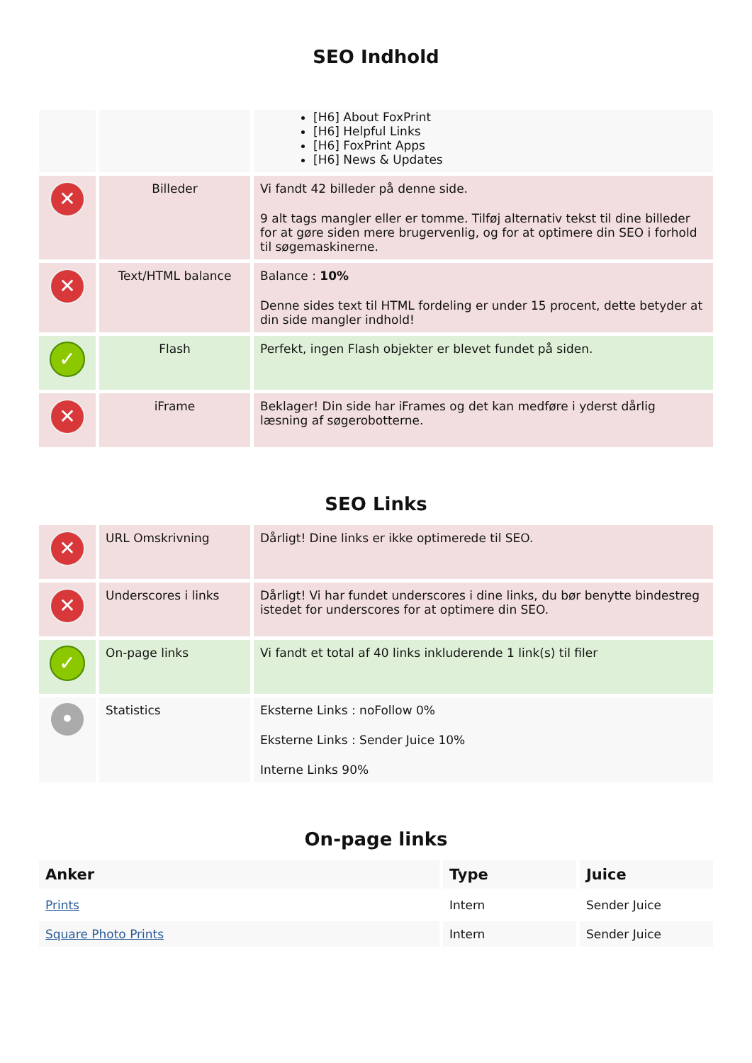SEO Indhold
| | | [H6] About FoxPrint [H6] Helpful Links [H6] FoxPrint Apps [H6] News & Updates |
| ✕ | Billeder | Vi fandt 42 billeder på denne side. 9 alt tags mangler eller er tomme. Tilføj alternativ tekst til dine billeder for at gøre siden mere brugervenlig, og for at optimere din SEO i forhold til søgemaskinerne. |
| ✕ | Text/HTML balance | Balance : 10% Denne sides text til HTML fordeling er under 15 procent, dette betyder at din side mangler indhold! |
| ✓ | Flash | Perfekt, ingen Flash objekter er blevet fundet på siden. |
| ✕ | iFrame | Beklager! Din side har iFrames og det kan medføre i yderst dårlig læsning af søgerobotterne. |
SEO Links
| ✕ | URL Omskrivning | Dårligt! Dine links er ikke optimerede til SEO. |
| ✕ | Underscores i links | Dårligt! Vi har fundet underscores i dine links, du bør benytte bindestreg istedet for underscores for at optimere din SEO. |
| ✓ | On-page links | Vi fandt et total af 40 links inkluderende 1 link(s) til filer |
| • | Statistics | Eksterne Links : noFollow 0% Eksterne Links : Sender Juice 10% Interne Links 90% |
On-page links
| Anker | Type | Juice |
| --- | --- | --- |
| Prints | Intern | Sender Juice |
| Square Photo Prints | Intern | Sender Juice |